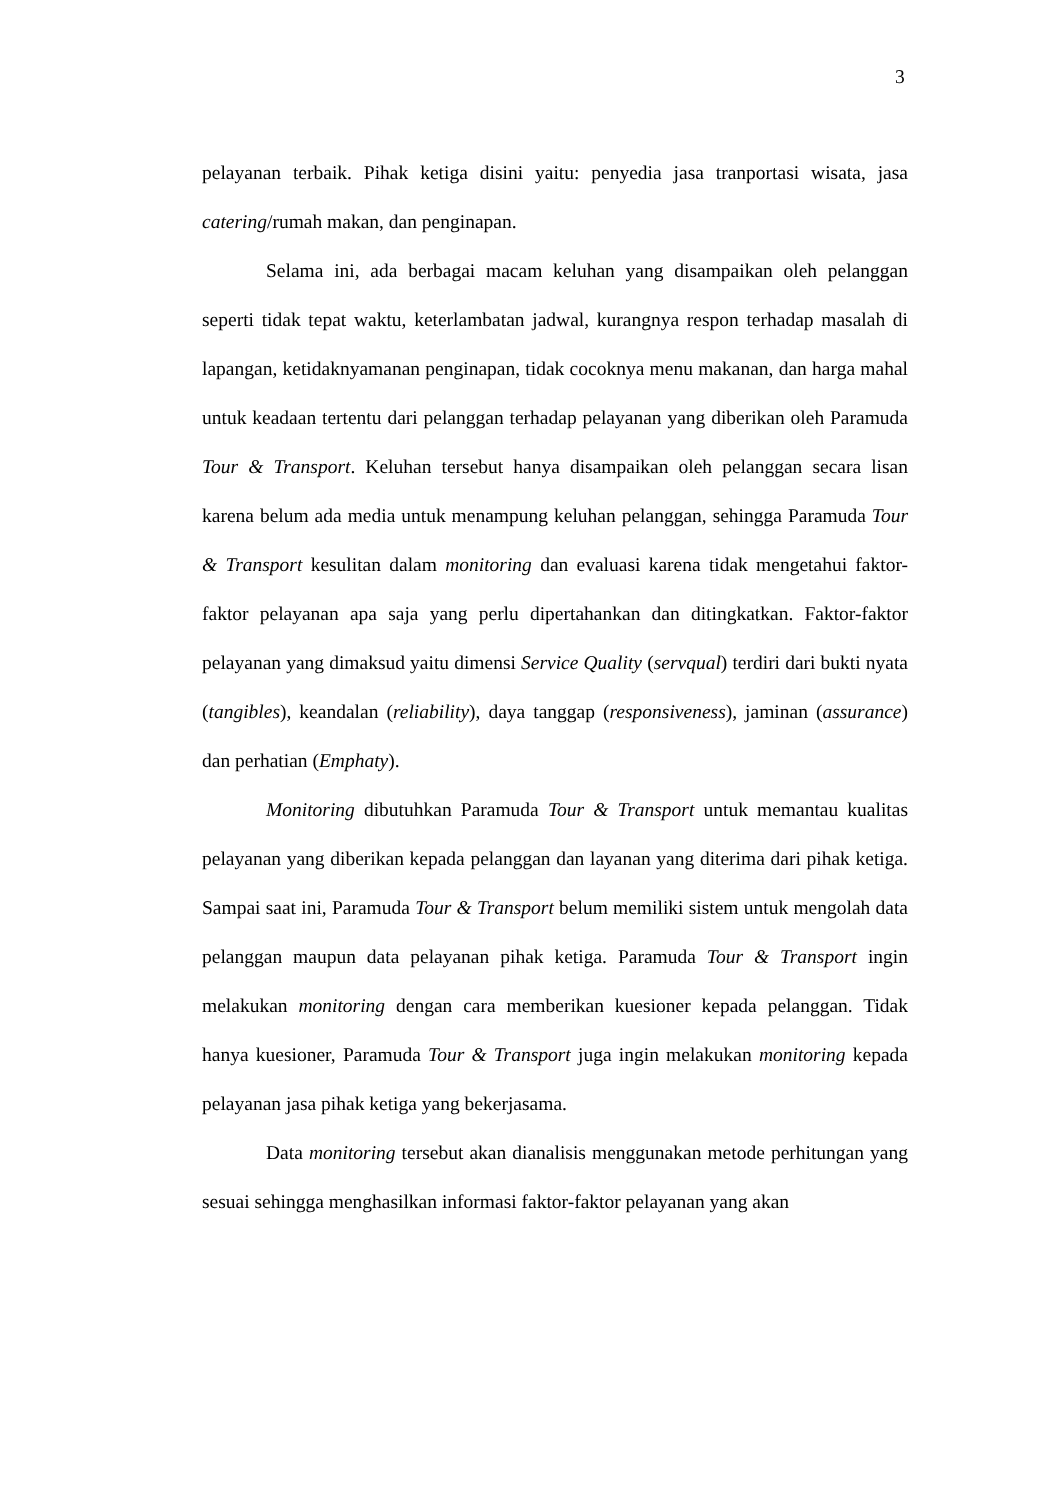3
pelayanan terbaik. Pihak ketiga disini yaitu: penyedia jasa tranportasi wisata, jasa catering/rumah makan, dan penginapan.
Selama ini, ada berbagai macam keluhan yang disampaikan oleh pelanggan seperti tidak tepat waktu, keterlambatan jadwal, kurangnya respon terhadap masalah di lapangan, ketidaknyamanan penginapan, tidak cocoknya menu makanan, dan harga mahal untuk keadaan tertentu dari pelanggan terhadap pelayanan yang diberikan oleh Paramuda Tour & Transport. Keluhan tersebut hanya disampaikan oleh pelanggan secara lisan karena belum ada media untuk menampung keluhan pelanggan, sehingga Paramuda Tour & Transport kesulitan dalam monitoring dan evaluasi karena tidak mengetahui faktor-faktor pelayanan apa saja yang perlu dipertahankan dan ditingkatkan. Faktor-faktor pelayanan yang dimaksud yaitu dimensi Service Quality (servqual) terdiri dari bukti nyata (tangibles), keandalan (reliability), daya tanggap (responsiveness), jaminan (assurance) dan perhatian (Emphaty).
Monitoring dibutuhkan Paramuda Tour & Transport untuk memantau kualitas pelayanan yang diberikan kepada pelanggan dan layanan yang diterima dari pihak ketiga. Sampai saat ini, Paramuda Tour & Transport belum memiliki sistem untuk mengolah data pelanggan maupun data pelayanan pihak ketiga. Paramuda Tour & Transport ingin melakukan monitoring dengan cara memberikan kuesioner kepada pelanggan. Tidak hanya kuesioner, Paramuda Tour & Transport juga ingin melakukan monitoring kepada pelayanan jasa pihak ketiga yang bekerjasama.
Data monitoring tersebut akan dianalisis menggunakan metode perhitungan yang sesuai sehingga menghasilkan informasi faktor-faktor pelayanan yang akan